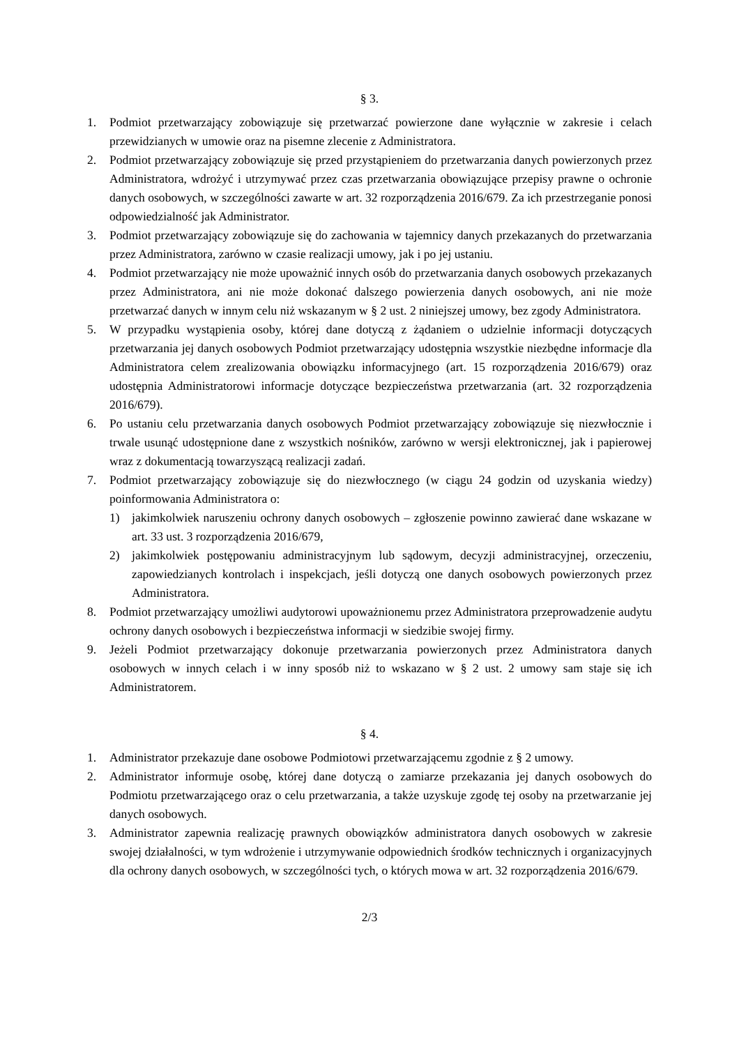§ 3.
1. Podmiot przetwarzający zobowiązuje się przetwarzać powierzone dane wyłącznie w zakresie i celach przewidzianych w umowie oraz na pisemne zlecenie z Administratora.
2. Podmiot przetwarzający zobowiązuje się przed przystąpieniem do przetwarzania danych powierzonych przez Administratora, wdrożyć i utrzymywać przez czas przetwarzania obowiązujące przepisy prawne o ochronie danych osobowych, w szczególności zawarte w art. 32 rozporządzenia 2016/679. Za ich przestrzeganie ponosi odpowiedzialność jak Administrator.
3. Podmiot przetwarzający zobowiązuje się do zachowania w tajemnicy danych przekazanych do przetwarzania przez Administratora, zarówno w czasie realizacji umowy, jak i po jej ustaniu.
4. Podmiot przetwarzający nie może upoważnić innych osób do przetwarzania danych osobowych przekazanych przez Administratora, ani nie może dokonać dalszego powierzenia danych osobowych, ani nie może przetwarzać danych w innym celu niż wskazanym w § 2 ust. 2 niniejszej umowy, bez zgody Administratora.
5. W przypadku wystąpienia osoby, której dane dotyczą z żądaniem o udzielnie informacji dotyczących przetwarzania jej danych osobowych Podmiot przetwarzający udostępnia wszystkie niezbędne informacje dla Administratora celem zrealizowania obowiązku informacyjnego (art. 15 rozporządzenia 2016/679) oraz udostępnia Administratorowi informacje dotyczące bezpieczeństwa przetwarzania (art. 32 rozporządzenia 2016/679).
6. Po ustaniu celu przetwarzania danych osobowych Podmiot przetwarzający zobowiązuje się niezwłocznie i trwale usunąć udostępnione dane z wszystkich nośników, zarówno w wersji elektronicznej, jak i papierowej wraz z dokumentacją towarzyszącą realizacji zadań.
7. Podmiot przetwarzający zobowiązuje się do niezwłocznego (w ciągu 24 godzin od uzyskania wiedzy) poinformowania Administratora o:
1) jakimkolwiek naruszeniu ochrony danych osobowych – zgłoszenie powinno zawierać dane wskazane w art. 33 ust. 3 rozporządzenia 2016/679,
2) jakimkolwiek postępowaniu administracyjnym lub sądowym, decyzji administracyjnej, orzeczeniu, zapowiedzianych kontrolach i inspekcjach, jeśli dotyczą one danych osobowych powierzonych przez Administratora.
8. Podmiot przetwarzający umożliwi audytorowi upoważnionemu przez Administratora przeprowadzenie audytu ochrony danych osobowych i bezpieczeństwa informacji w siedzibie swojej firmy.
9. Jeżeli Podmiot przetwarzający dokonuje przetwarzania powierzonych przez Administratora danych osobowych w innych celach i w inny sposób niż to wskazano w § 2 ust. 2 umowy sam staje się ich Administratorem.
§ 4.
1. Administrator przekazuje dane osobowe Podmiotowi przetwarzającemu zgodnie z § 2 umowy.
2. Administrator informuje osobę, której dane dotyczą o zamiarze przekazania jej danych osobowych do Podmiotu przetwarzającego oraz o celu przetwarzania, a także uzyskuje zgodę tej osoby na przetwarzanie jej danych osobowych.
3. Administrator zapewnia realizację prawnych obowiązków administratora danych osobowych w zakresie swojej działalności, w tym wdrożenie i utrzymywanie odpowiednich środków technicznych i organizacyjnych dla ochrony danych osobowych, w szczególności tych, o których mowa w art. 32 rozporządzenia 2016/679.
2/3